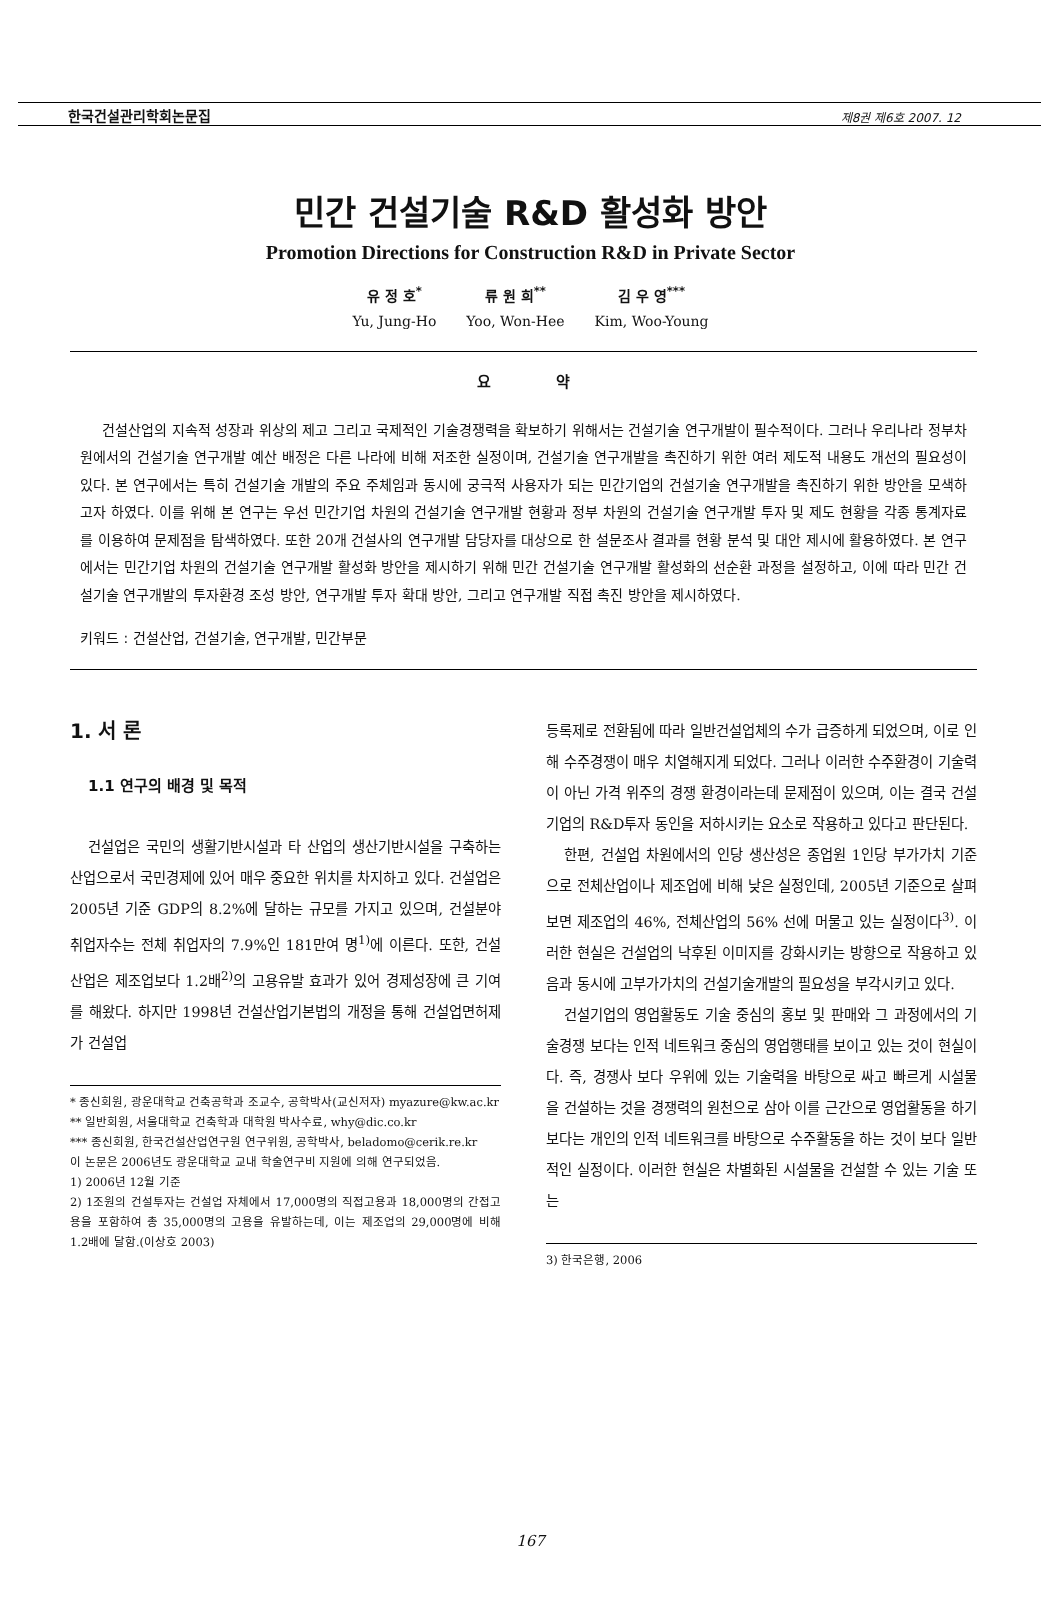한국건설관리학회논문집 제8권 제6호 2007. 12
민간 건설기술 R&D 활성화 방안
Promotion Directions for Construction R&D in Private Sector
유 정 호<sup>*</sup>
Yu, Jung-Ho
류 원 희<sup>**</sup>
Yoo, Won-Hee
김 우 영<sup>***</sup>
Kim, Woo-Young
요 약
건설산업의 지속적 성장과 위상의 제고 그리고 국제적인 기술경쟁력을 확보하기 위해서는 건설기술 연구개발이 필수적이다. 그러나 우리나라 정부차원에서의 건설기술 연구개발 예산 배정은 다른 나라에 비해 저조한 실정이며, 건설기술 연구개발을 촉진하기 위한 여러 제도적 내용도 개선의 필요성이 있다. 본 연구에서는 특히 건설기술 개발의 주요 주체임과 동시에 궁극적 사용자가 되는 민간기업의 건설기술 연구개발을 촉진하기 위한 방안을 모색하고자 하였다. 이를 위해 본 연구는 우선 민간기업 차원의 건설기술 연구개발 현황과 정부 차원의 건설기술 연구개발 투자 및 제도 현황을 각종 통계자료를 이용하여 문제점을 탐색하였다. 또한 20개 건설사의 연구개발 담당자를 대상으로 한 설문조사 결과를 현황 분석 및 대안 제시에 활용하였다. 본 연구에서는 민간기업 차원의 건설기술 연구개발 활성화 방안을 제시하기 위해 민간 건설기술 연구개발 활성화의 선순환 과정을 설정하고, 이에 따라 민간 건설기술 연구개발의 투자환경 조성 방안, 연구개발 투자 확대 방안, 그리고 연구개발 직접 촉진 방안을 제시하였다.
키워드 : 건설산업, 건설기술, 연구개발, 민간부문
1. 서 론
1.1 연구의 배경 및 목적
건설업은 국민의 생활기반시설과 타 산업의 생산기반시설을 구축하는 산업으로서 국민경제에 있어 매우 중요한 위치를 차지하고 있다. 건설업은 2005년 기준 GDP의 8.2%에 달하는 규모를 가지고 있으며, 건설분야 취업자수는 전체 취업자의 7.9%인 181만여 명<sup>1)</sup>에 이른다. 또한, 건설산업은 제조업보다 1.2배<sup>2)</sup>의 고용유발 효과가 있어 경제성장에 큰 기여를 해왔다. 하지만 1998년 건설산업기본법의 개정을 통해 건설업면허제가 건설업
* 종신회원, 광운대학교 건축공학과 조교수, 공학박사(교신저자) myazure@kw.ac.kr
** 일반회원, 서울대학교 건축학과 대학원 박사수료, why@dic.co.kr
*** 종신회원, 한국건설산업연구원 연구위원, 공학박사, beladomo@cerik.re.kr
이 논문은 2006년도 광운대학교 교내 학술연구비 지원에 의해 연구되었음.
1) 2006년 12월 기준
2) 1조원의 건설투자는 건설업 자체에서 17,000명의 직접고용과 18,000명의 간접고용을 포함하여 총 35,000명의 고용을 유발하는데, 이는 제조업의 29,000명에 비해 1.2배에 달함.(이상호 2003)
등록제로 전환됨에 따라 일반건설업체의 수가 급증하게 되었으며, 이로 인해 수주경쟁이 매우 치열해지게 되었다. 그러나 이러한 수주환경이 기술력이 아닌 가격 위주의 경쟁 환경이라는데 문제점이 있으며, 이는 결국 건설기업의 R&D투자 동인을 저하시키는 요소로 작용하고 있다고 판단된다.
한편, 건설업 차원에서의 인당 생산성은 종업원 1인당 부가가치 기준으로 전체산업이나 제조업에 비해 낮은 실정인데, 2005년 기준으로 살펴보면 제조업의 46%, 전체산업의 56% 선에 머물고 있는 실정이다<sup>3)</sup>. 이러한 현실은 건설업의 낙후된 이미지를 강화시키는 방향으로 작용하고 있음과 동시에 고부가가치의 건설기술개발의 필요성을 부각시키고 있다.
건설기업의 영업활동도 기술 중심의 홍보 및 판매와 그 과정에서의 기술경쟁 보다는 인적 네트워크 중심의 영업행태를 보이고 있는 것이 현실이다. 즉, 경쟁사 보다 우위에 있는 기술력을 바탕으로 싸고 빠르게 시설물을 건설하는 것을 경쟁력의 원천으로 삼아 이를 근간으로 영업활동을 하기 보다는 개인의 인적 네트워크를 바탕으로 수주활동을 하는 것이 보다 일반적인 실정이다. 이러한 현실은 차별화된 시설물을 건설할 수 있는 기술 또는
3) 한국은행, 2006
167